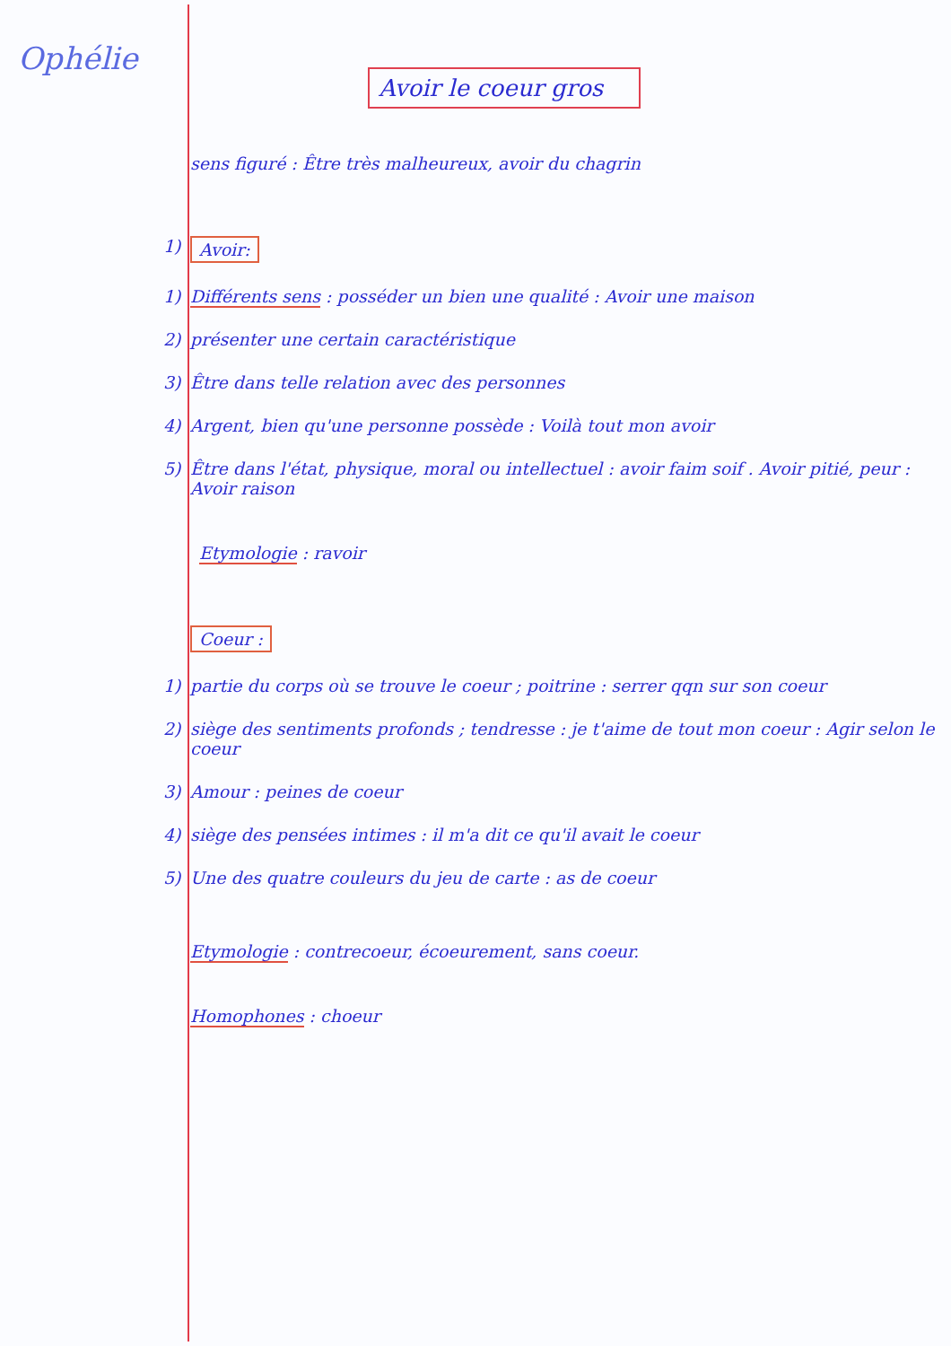Ophélie
Avoir le coeur gros
sens figuré : Être très malheureux, avoir du chagrin
1) Avoir:
1) Différents sens : posséder un bien une qualité : Avoir une maison
2) présenter une certain caractéristique
3) Être dans telle relation avec des personnes
4) Argent, bien qu'une personne possède : Voilà tout mon avoir
5) Être dans l'état, physique, moral ou intellectuel : avoir faim soif . Avoir pitié, peur : Avoir raison
Etymologie : ravoir
Coeur :
1) partie du corps où se trouve le coeur ; poitrine : serrer qqn sur son coeur
2) siège des sentiments profonds ; tendresse : je t'aime de tout mon coeur : Agir selon le coeur
3) Amour : peines de coeur
4) siège des pensées intimes : il m'a dit ce qu'il avait le coeur
5) Une des quatre couleurs du jeu de carte : as de coeur
Etymologie : contrecoeur, écoeurement, sans coeur.
Homophones : choeur